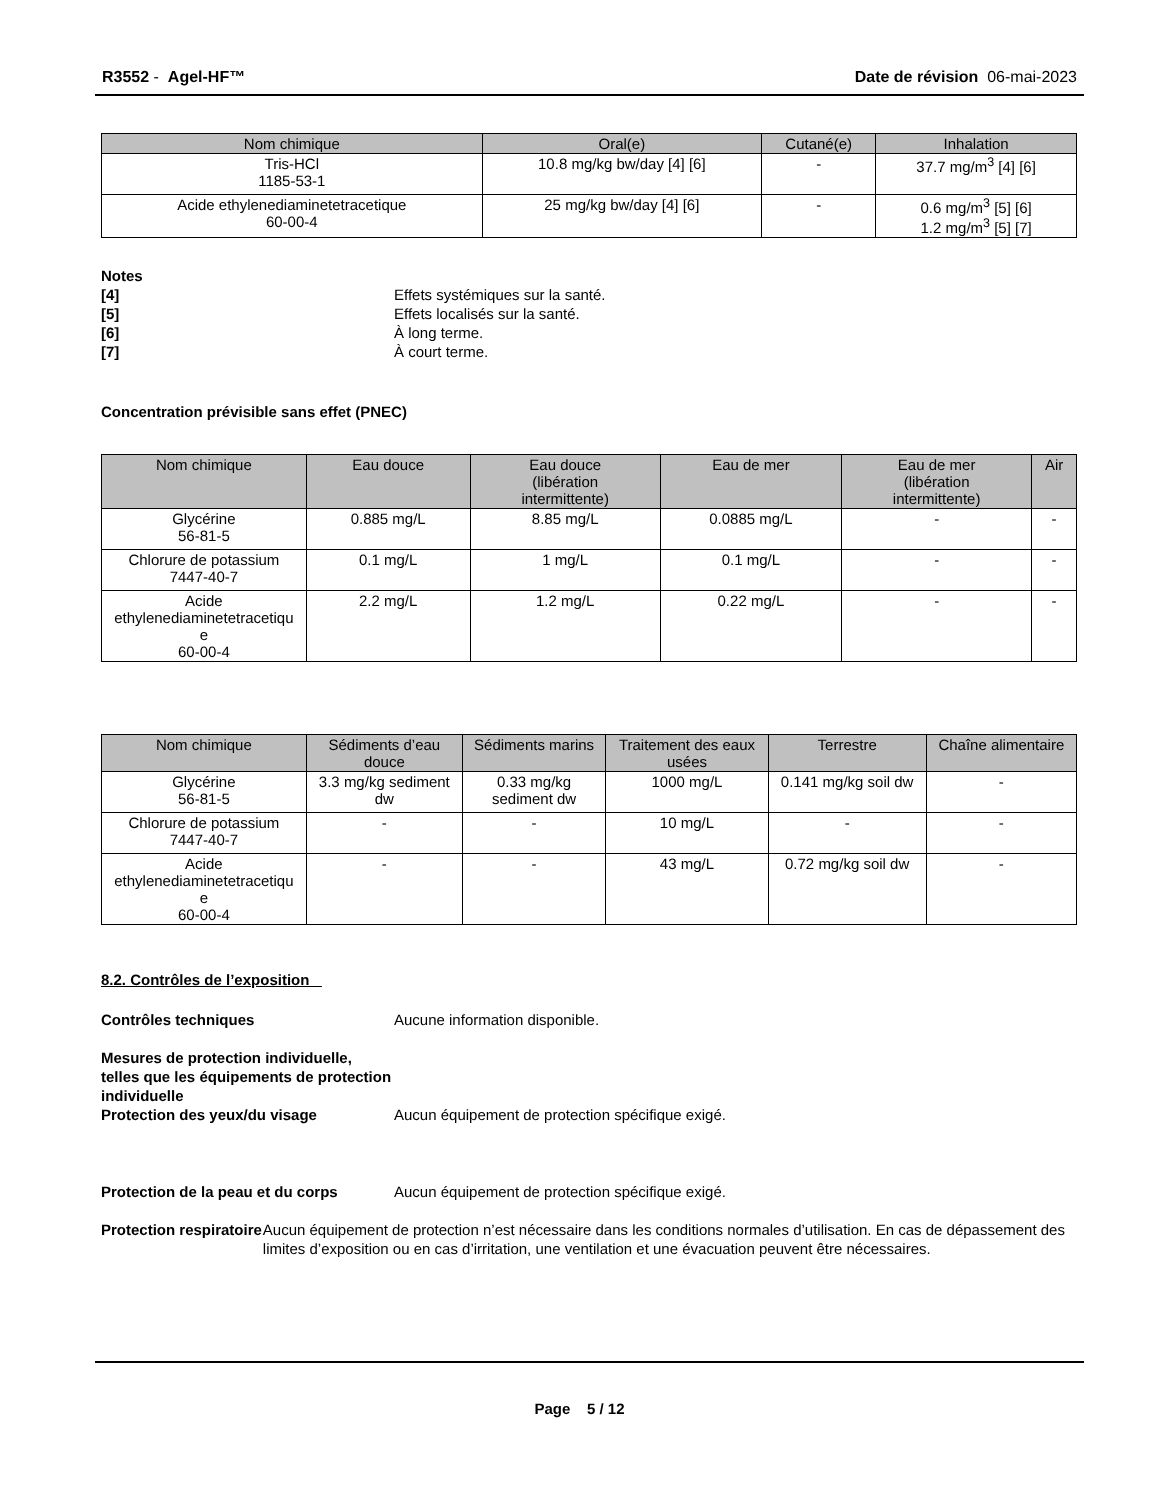R3552 - Agel-HF™ Date de révision 06-mai-2023
| Nom chimique | Oral(e) | Cutané(e) | Inhalation |
| --- | --- | --- | --- |
| Tris-HCl 1185-53-1 | 10.8 mg/kg bw/day [4] [6] | - | 37.7 mg/m<sup>3</sup> [4] [6] |
| Acide ethylenediaminetetracetique 60-00-4 | 25 mg/kg bw/day [4] [6] | - | 0.6 mg/m<sup>3</sup> [5] [6] 1.2 mg/m<sup>3</sup> [5] [7] |
Notes
[4] Effets systémiques sur la santé.
[5] Effets localisés sur la santé.
[6] À long terme.
[7] À court terme.
Concentration prévisible sans effet (PNEC)
| Nom chimique | Eau douce | Eau douce (libération intermittente) | Eau de mer | Eau de mer (libération intermittente) | Air |
| --- | --- | --- | --- | --- | --- |
| Glycérine 56-81-5 | 0.885 mg/L | 8.85 mg/L | 0.0885 mg/L | - | - |
| Chlorure de potassium 7447-40-7 | 0.1 mg/L | 1 mg/L | 0.1 mg/L | - | - |
| Acide ethylenediaminetetracetiqu e 60-00-4 | 2.2 mg/L | 1.2 mg/L | 0.22 mg/L | - | - |
| Nom chimique | Sédiments d’eau douce | Sédiments marins | Traitement des eaux usées | Terrestre | Chaîne alimentaire |
| --- | --- | --- | --- | --- | --- |
| Glycérine 56-81-5 | 3.3 mg/kg sediment dw | 0.33 mg/kg sediment dw | 1000 mg/L | 0.141 mg/kg soil dw | - |
| Chlorure de potassium 7447-40-7 | - | - | 10 mg/L | - | - |
| Acide ethylenediaminetetracetiqu e 60-00-4 | - | - | 43 mg/L | 0.72 mg/kg soil dw | - |
8.2. Contrôles de l’exposition
Contrôles techniques Aucune information disponible.
Mesures de protection individuelle, telles que les équipements de protection individuelle
Protection des yeux/du visage
Aucun équipement de protection spécifique exigé.
Protection de la peau et du corps
Aucun équipement de protection spécifique exigé.
Protection respiratoire Aucun équipement de protection n’est nécessaire dans les conditions normales d’utilisation. En cas de dépassement des limites d’exposition ou en cas d’irritation, une ventilation et une évacuation peuvent être nécessaires.
Page 5 / 12